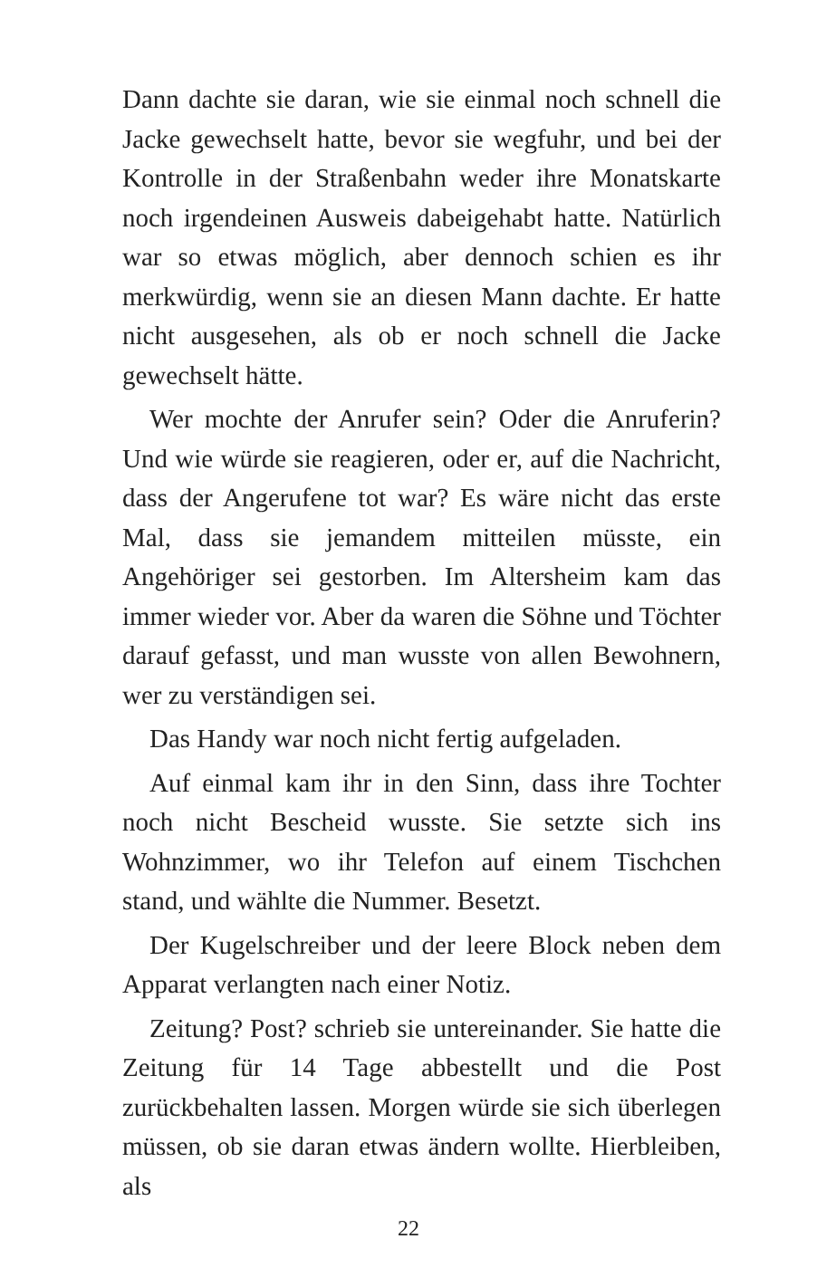Dann dachte sie daran, wie sie einmal noch schnell die Jacke gewechselt hatte, bevor sie wegfuhr, und bei der Kontrolle in der Straßenbahn weder ihre Monatskarte noch irgendeinen Ausweis dabeigehabt hatte. Natürlich war so etwas möglich, aber dennoch schien es ihr merkwürdig, wenn sie an diesen Mann dachte. Er hatte nicht ausgesehen, als ob er noch schnell die Jacke gewechselt hätte.
Wer mochte der Anrufer sein? Oder die Anruferin? Und wie würde sie reagieren, oder er, auf die Nachricht, dass der Angerufene tot war? Es wäre nicht das erste Mal, dass sie jemandem mitteilen müsste, ein Angehöriger sei gestorben. Im Altersheim kam das immer wieder vor. Aber da waren die Söhne und Töchter darauf gefasst, und man wusste von allen Bewohnern, wer zu verständigen sei.
Das Handy war noch nicht fertig aufgeladen.
Auf einmal kam ihr in den Sinn, dass ihre Tochter noch nicht Bescheid wusste. Sie setzte sich ins Wohnzimmer, wo ihr Telefon auf einem Tischchen stand, und wählte die Nummer. Besetzt.
Der Kugelschreiber und der leere Block neben dem Apparat verlangten nach einer Notiz.
Zeitung? Post? schrieb sie untereinander. Sie hatte die Zeitung für 14 Tage abbestellt und die Post zurückbehalten lassen. Morgen würde sie sich überlegen müssen, ob sie daran etwas ändern wollte. Hierbleiben, als
22